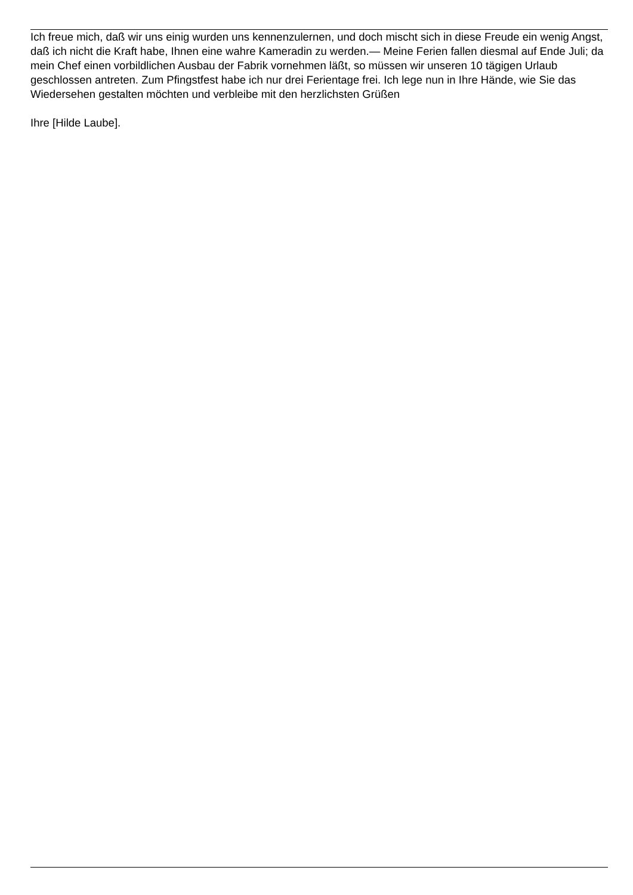Ich freue mich, daß wir uns einig wurden uns kennenzulernen, und doch mischt sich in diese Freude ein wenig Angst, daß ich nicht die Kraft habe, Ihnen eine wahre Kameradin zu werden.— Meine Ferien fallen diesmal auf Ende Juli; da mein Chef einen vorbildlichen Ausbau der Fabrik vornehmen läßt, so müssen wir unseren 10 tägigen Urlaub geschlossen antreten. Zum Pfingstfest habe ich nur drei Ferientage frei. Ich lege nun in Ihre Hände, wie Sie das Wiedersehen gestalten möchten und verbleibe mit den herzlichsten Grüßen
Ihre [Hilde Laube].